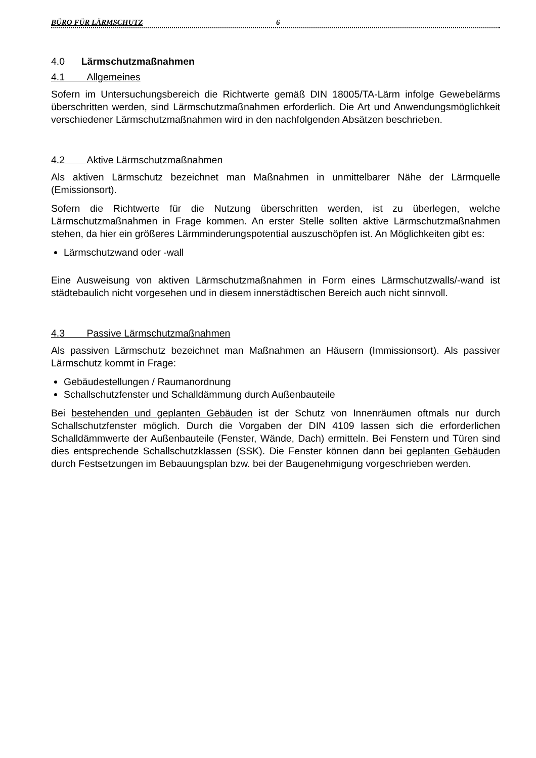BÜRO FÜR LÄRMSCHUTZ 6
4.0 Lärmschutzmaßnahmen
4.1 Allgemeines
Sofern im Untersuchungsbereich die Richtwerte gemäß DIN 18005/TA-Lärm infolge Gewebelärms überschritten werden, sind Lärmschutzmaßnahmen erforderlich. Die Art und Anwendungsmöglichkeit verschiedener Lärmschutzmaßnahmen wird in den nachfolgenden Absätzen beschrieben.
4.2 Aktive Lärmschutzmaßnahmen
Als aktiven Lärmschutz bezeichnet man Maßnahmen in unmittelbarer Nähe der Lärmquelle (Emissionsort).
Sofern die Richtwerte für die Nutzung überschritten werden, ist zu überlegen, welche Lärmschutzmaßnahmen in Frage kommen. An erster Stelle sollten aktive Lärmschutzmaßnahmen stehen, da hier ein größeres Lärmminderungspotential auszuschöpfen ist. An Möglichkeiten gibt es:
Lärmschutzwand oder -wall
Eine Ausweisung von aktiven Lärmschutzmaßnahmen in Form eines Lärmschutzwalls/-wand ist städtebaulich nicht vorgesehen und in diesem innerstädtischen Bereich auch nicht sinnvoll.
4.3 Passive Lärmschutzmaßnahmen
Als passiven Lärmschutz bezeichnet man Maßnahmen an Häusern (Immissionsort). Als passiver Lärmschutz kommt in Frage:
Gebäudestellungen / Raumanordnung
Schallschutzfenster und Schalldämmung durch Außenbauteile
Bei bestehenden und geplanten Gebäuden ist der Schutz von Innenräumen oftmals nur durch Schallschutzfenster möglich. Durch die Vorgaben der DIN 4109 lassen sich die erforderlichen Schalldämmwerte der Außenbauteile (Fenster, Wände, Dach) ermitteln. Bei Fenstern und Türen sind dies entsprechende Schallschutzklassen (SSK). Die Fenster können dann bei geplanten Gebäuden durch Festsetzungen im Bebauungsplan bzw. bei der Baugenehmigung vorgeschrieben werden.